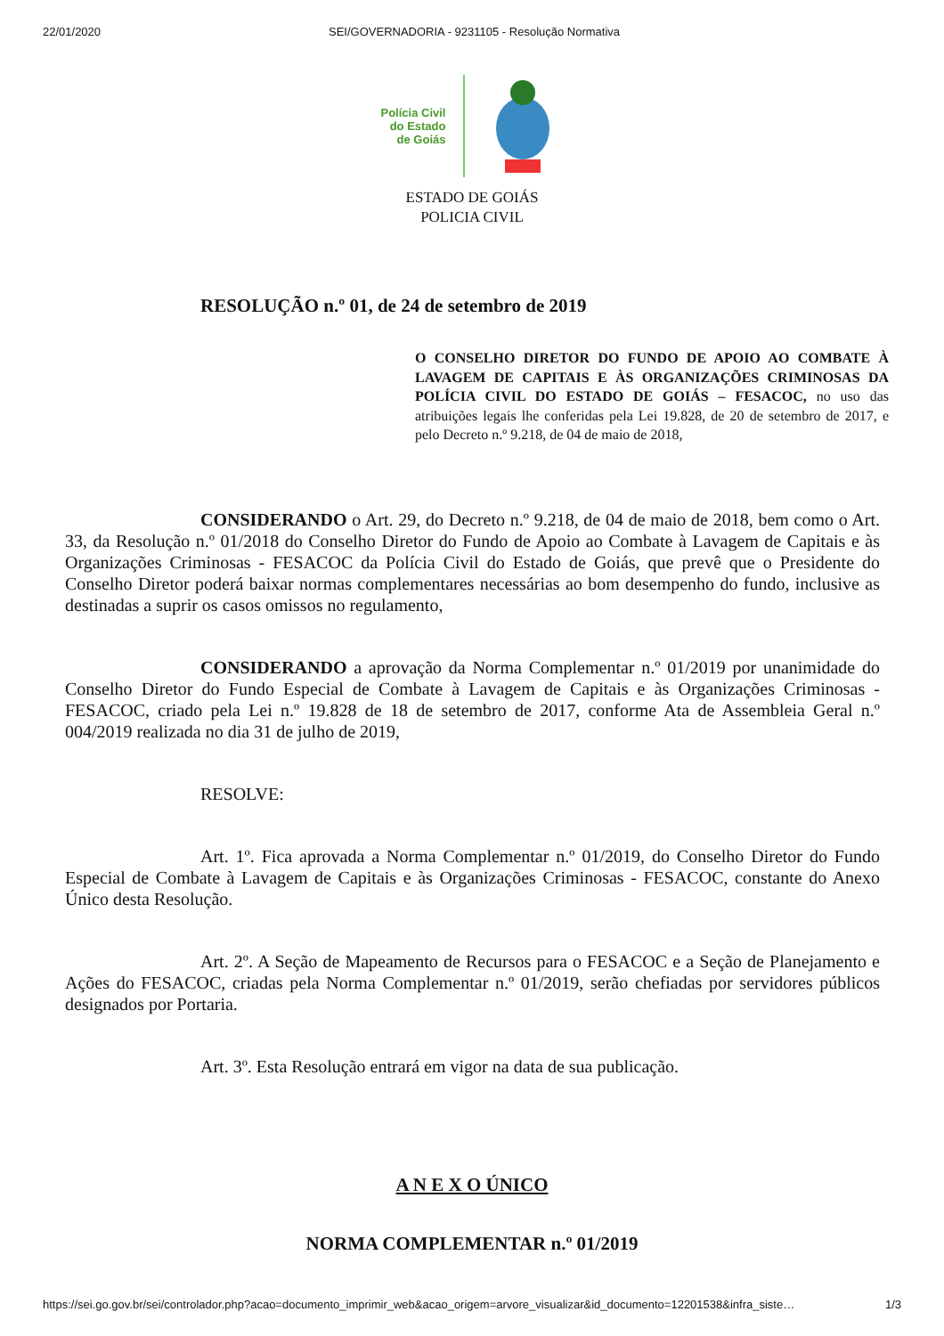22/01/2020 SEI/GOVERNADORIA - 9231105 - Resolução Normativa
Polícia Civil
do Estado
de Goiás
ESTADO DE GOIÁS
POLICIA CIVIL
RESOLUÇÃO n.º 01, de 24 de setembro de 2019
O CONSELHO DIRETOR DO FUNDO DE APOIO AO COMBATE À LAVAGEM DE CAPITAIS E ÀS ORGANIZAÇÕES CRIMINOSAS DA POLÍCIA CIVIL DO ESTADO DE GOIÁS – FESACOC, no uso das atribuições legais lhe conferidas pela Lei 19.828, de 20 de setembro de 2017, e pelo Decreto n.º 9.218, de 04 de maio de 2018,
CONSIDERANDO o Art. 29, do Decreto n.º 9.218, de 04 de maio de 2018, bem como o Art. 33, da Resolução n.º 01/2018 do Conselho Diretor do Fundo de Apoio ao Combate à Lavagem de Capitais e às Organizações Criminosas - FESACOC da Polícia Civil do Estado de Goiás, que prevê que o Presidente do Conselho Diretor poderá baixar normas complementares necessárias ao bom desempenho do fundo, inclusive as destinadas a suprir os casos omissos no regulamento,
CONSIDERANDO a aprovação da Norma Complementar n.º 01/2019 por unanimidade do Conselho Diretor do Fundo Especial de Combate à Lavagem de Capitais e às Organizações Criminosas - FESACOC, criado pela Lei n.º 19.828 de 18 de setembro de 2017, conforme Ata de Assembleia Geral n.º 004/2019 realizada no dia 31 de julho de 2019,
RESOLVE:
Art. 1º. Fica aprovada a Norma Complementar n.º 01/2019, do Conselho Diretor do Fundo Especial de Combate à Lavagem de Capitais e às Organizações Criminosas - FESACOC, constante do Anexo Único desta Resolução.
Art. 2º. A Seção de Mapeamento de Recursos para o FESACOC e a Seção de Planejamento e Ações do FESACOC, criadas pela Norma Complementar n.º 01/2019, serão chefiadas por servidores públicos designados por Portaria.
Art. 3º. Esta Resolução entrará em vigor na data de sua publicação.
A N E X O ÚNICO
NORMA COMPLEMENTAR n.º 01/2019
https://sei.go.gov.br/sei/controlador.php?acao=documento_imprimir_web&acao_origem=arvore_visualizar&id_documento=12201538&infra_siste… 1/3